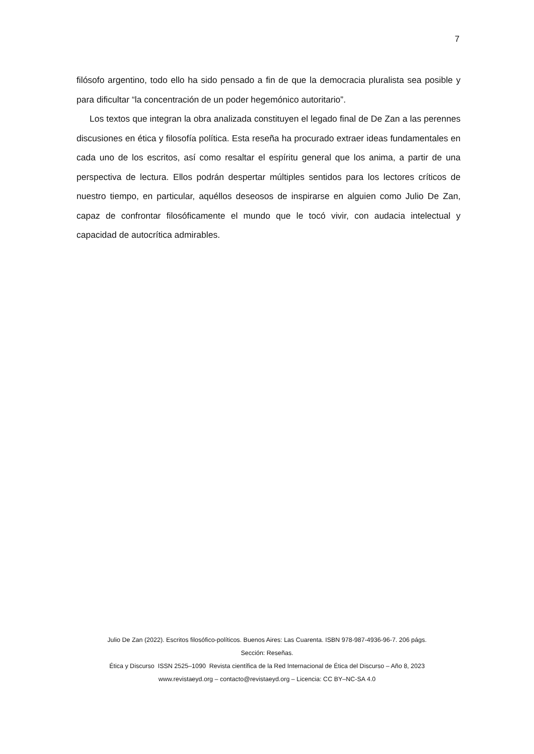7
filósofo argentino, todo ello ha sido pensado a fin de que la democracia pluralista sea posible y para dificultar “la concentración de un poder hegemónico autoritario”.
Los textos que integran la obra analizada constituyen el legado final de De Zan a las perennes discusiones en ética y filosofía política. Esta reseña ha procurado extraer ideas fundamentales en cada uno de los escritos, así como resaltar el espíritu general que los anima, a partir de una perspectiva de lectura. Ellos podrán despertar múltiples sentidos para los lectores críticos de nuestro tiempo, en particular, aquéllos deseosos de inspirarse en alguien como Julio De Zan, capaz de confrontar filosóficamente el mundo que le tocó vivir, con audacia intelectual y capacidad de autocrítica admirables.
Julio De Zan (2022). Escritos filosófico-políticos. Buenos Aires: Las Cuarenta. ISBN 978-987-4936-96-7. 206 págs.
Sección: Reseñas.
Ética y Discurso ISSN 2525–1090 Revista científica de la Red Internacional de Ética del Discurso – Año 8, 2023
www.revistaeyd.org – contacto@revistaeyd.org – Licencia: CC BY–NC-SA 4.0